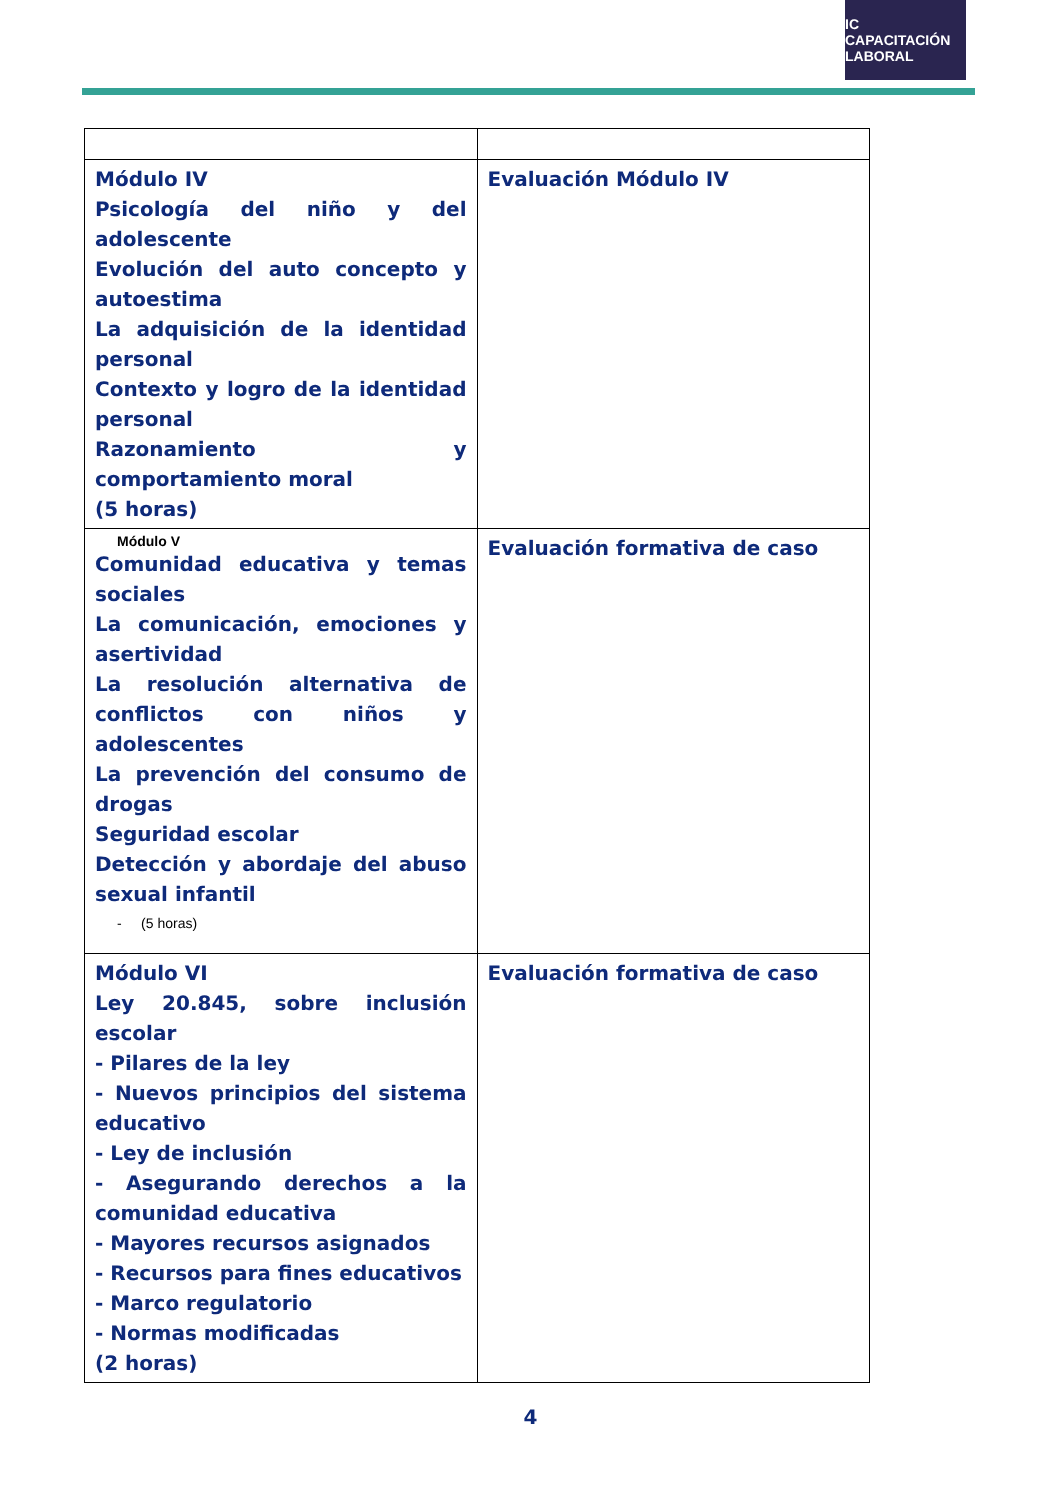IC CAPACITACIÓN
LABORAL
| Módulo IV Psicología del niño y del adolescente Evolución del auto concepto y autoestima La adquisición de la identidad personal Contexto y logro de la identidad personal Razonamiento y comportamiento moral (5 horas) | Evaluación Módulo IV |
| Módulo V Comunidad educativa y temas sociales La comunicación, emociones y asertividad La resolución alternativa de conflictos con niños y adolescentes La prevención del consumo de drogas Seguridad escolar Detección y abordaje del abuso sexual infantil - (5 horas) | Evaluación formativa de caso |
| Módulo VI Ley 20.845, sobre inclusión escolar - Pilares de la ley - Nuevos principios del sistema educativo - Ley de inclusión - Asegurando derechos a la comunidad educativa - Mayores recursos asignados - Recursos para fines educativos - Marco regulatorio - Normas modificadas (2 horas) | Evaluación formativa de caso |
4